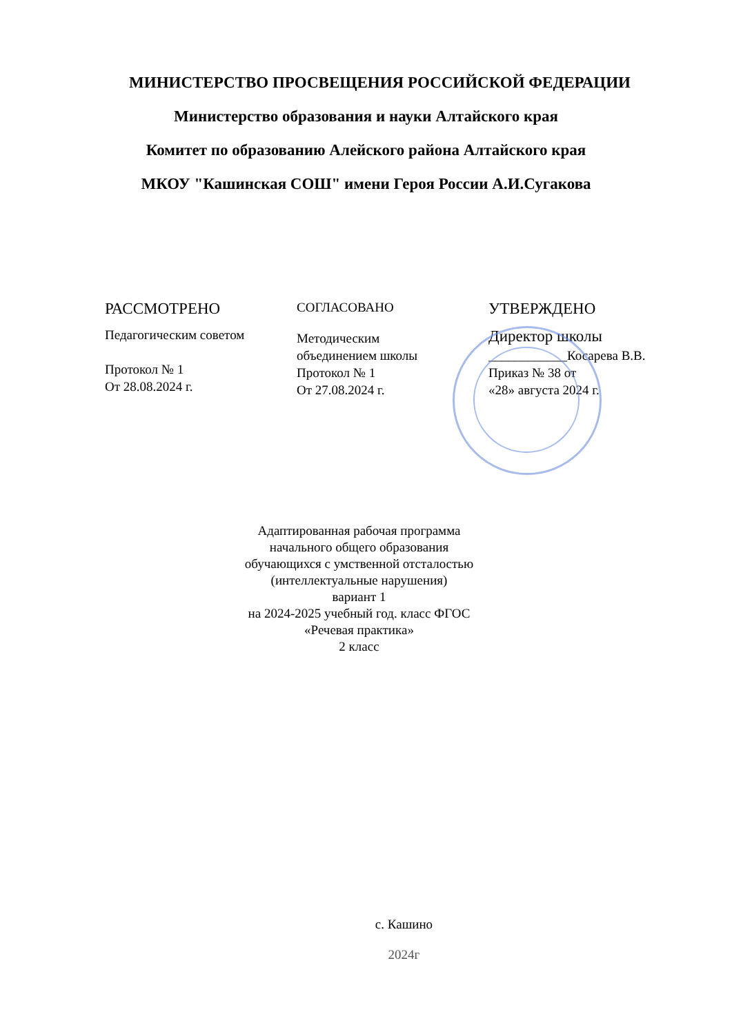МИНИСТЕРСТВО ПРОСВЕЩЕНИЯ РОССИЙСКОЙ ФЕДЕРАЦИИ
Министерство образования и науки Алтайского края
Комитет по образованию Алейского района Алтайского края
МКОУ "Кашинская СОШ" имени Героя России А.И.Сугакова
РАССМОТРЕНО
Педагогическим советом
Протокол № 1
От 28.08.2024 г.
СОГЛАСОВАНО
Методическим
объединением школы
Протокол № 1
От 27.08.2024 г.
УТВЕРЖДЕНО
Директор школы
____________Косарева В.В.
Приказ № 38 от
«28» августа 2024 г.
Адаптированная рабочая программа
начального общего образования
обучающихся с умственной отсталостью
(интеллектуальные нарушения)
вариант 1
на 2024-2025 учебный год. класс ФГОС
«Речевая практика»
2 класс
с. Кашино
2024г